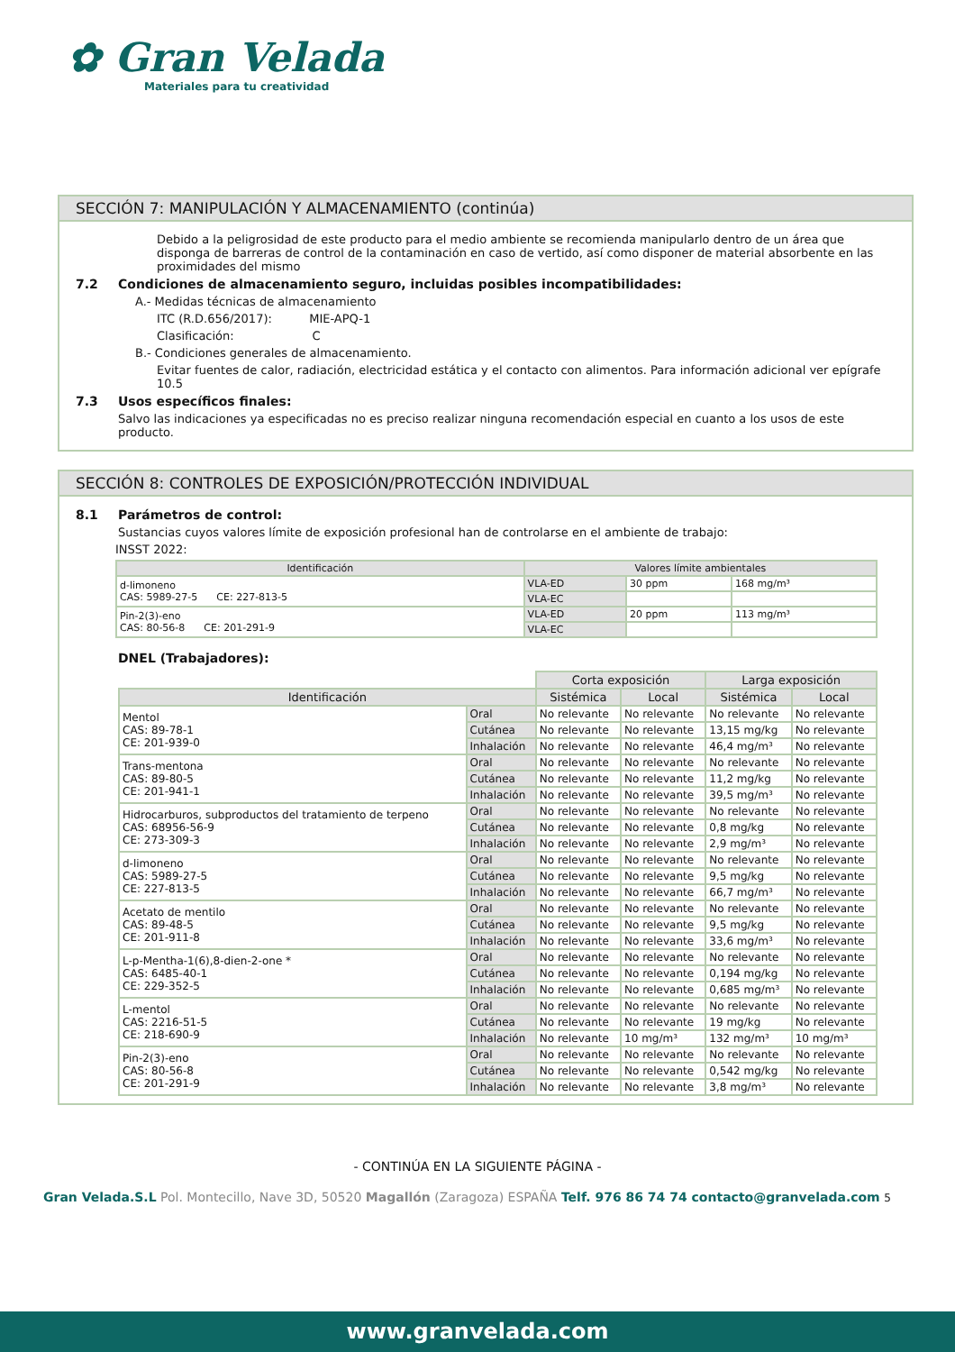✿ Gran Velada
Materiales para tu creatividad
SECCIÓN 7: MANIPULACIÓN Y ALMACENAMIENTO (continúa)
Debido a la peligrosidad de este producto para el medio ambiente se recomienda manipularlo dentro de un área que disponga de barreras de control de la contaminación en caso de vertido, así como disponer de material absorbente en las proximidades del mismo
7.2 Condiciones de almacenamiento seguro, incluidas posibles incompatibilidades:
A.- Medidas técnicas de almacenamiento
ITC (R.D.656/2017): MIE-APQ-1
Clasificación: C
B.- Condiciones generales de almacenamiento.
Evitar fuentes de calor, radiación, electricidad estática y el contacto con alimentos. Para información adicional ver epígrafe 10.5
7.3 Usos específicos finales:
Salvo las indicaciones ya especificadas no es preciso realizar ninguna recomendación especial en cuanto a los usos de este producto.
SECCIÓN 8: CONTROLES DE EXPOSICIÓN/PROTECCIÓN INDIVIDUAL
8.1 Parámetros de control:
Sustancias cuyos valores límite de exposición profesional han de controlarse en el ambiente de trabajo:
INSST 2022:
| Identificación | Valores límite ambientales | | |
| --- | --- | --- | --- |
| d-limoneno CAS: 5989-27-5 CE: 227-813-5 | VLA-ED | 30 ppm | 168 mg/m³ |
| | VLA-EC | | |
| Pin-2(3)-eno CAS: 80-56-8 CE: 201-291-9 | VLA-ED | 20 ppm | 113 mg/m³ |
| | VLA-EC | | |
DNEL (Trabajadores):
| | | Corta exposición | | Larga exposición | |
| Identificación | | Sistémica | Local | Sistémica | Local |
| Mentol CAS: 89-78-1 CE: 201-939-0 | Oral | No relevante | No relevante | No relevante | No relevante |
| | Cutánea | No relevante | No relevante | 13,15 mg/kg | No relevante |
| | Inhalación | No relevante | No relevante | 46,4 mg/m³ | No relevante |
| Trans-mentona CAS: 89-80-5 CE: 201-941-1 | Oral | No relevante | No relevante | No relevante | No relevante |
| | Cutánea | No relevante | No relevante | 11,2 mg/kg | No relevante |
| | Inhalación | No relevante | No relevante | 39,5 mg/m³ | No relevante |
| Hidrocarburos, subproductos del tratamiento de terpeno CAS: 68956-56-9 CE: 273-309-3 | Oral | No relevante | No relevante | No relevante | No relevante |
| | Cutánea | No relevante | No relevante | 0,8 mg/kg | No relevante |
| | Inhalación | No relevante | No relevante | 2,9 mg/m³ | No relevante |
| d-limoneno CAS: 5989-27-5 CE: 227-813-5 | Oral | No relevante | No relevante | No relevante | No relevante |
| | Cutánea | No relevante | No relevante | 9,5 mg/kg | No relevante |
| | Inhalación | No relevante | No relevante | 66,7 mg/m³ | No relevante |
| Acetato de mentilo CAS: 89-48-5 CE: 201-911-8 | Oral | No relevante | No relevante | No relevante | No relevante |
| | Cutánea | No relevante | No relevante | 9,5 mg/kg | No relevante |
| | Inhalación | No relevante | No relevante | 33,6 mg/m³ | No relevante |
| L-p-Mentha-1(6),8-dien-2-one * CAS: 6485-40-1 CE: 229-352-5 | Oral | No relevante | No relevante | No relevante | No relevante |
| | Cutánea | No relevante | No relevante | 0,194 mg/kg | No relevante |
| | Inhalación | No relevante | No relevante | 0,685 mg/m³ | No relevante |
| L-mentol CAS: 2216-51-5 CE: 218-690-9 | Oral | No relevante | No relevante | No relevante | No relevante |
| | Cutánea | No relevante | No relevante | 19 mg/kg | No relevante |
| | Inhalación | No relevante | 10 mg/m³ | 132 mg/m³ | 10 mg/m³ |
| Pin-2(3)-eno CAS: 80-56-8 CE: 201-291-9 | Oral | No relevante | No relevante | No relevante | No relevante |
| | Cutánea | No relevante | No relevante | 0,542 mg/kg | No relevante |
| | Inhalación | No relevante | No relevante | 3,8 mg/m³ | No relevante |
- CONTINÚA EN LA SIGUIENTE PÁGINA -
Gran Velada.S.L Pol. Montecillo, Nave 3D, 50520 Magallón (Zaragoza) ESPAÑA Telf. 976 86 74 74 contacto@granvelada.com 5
www.granvelada.com